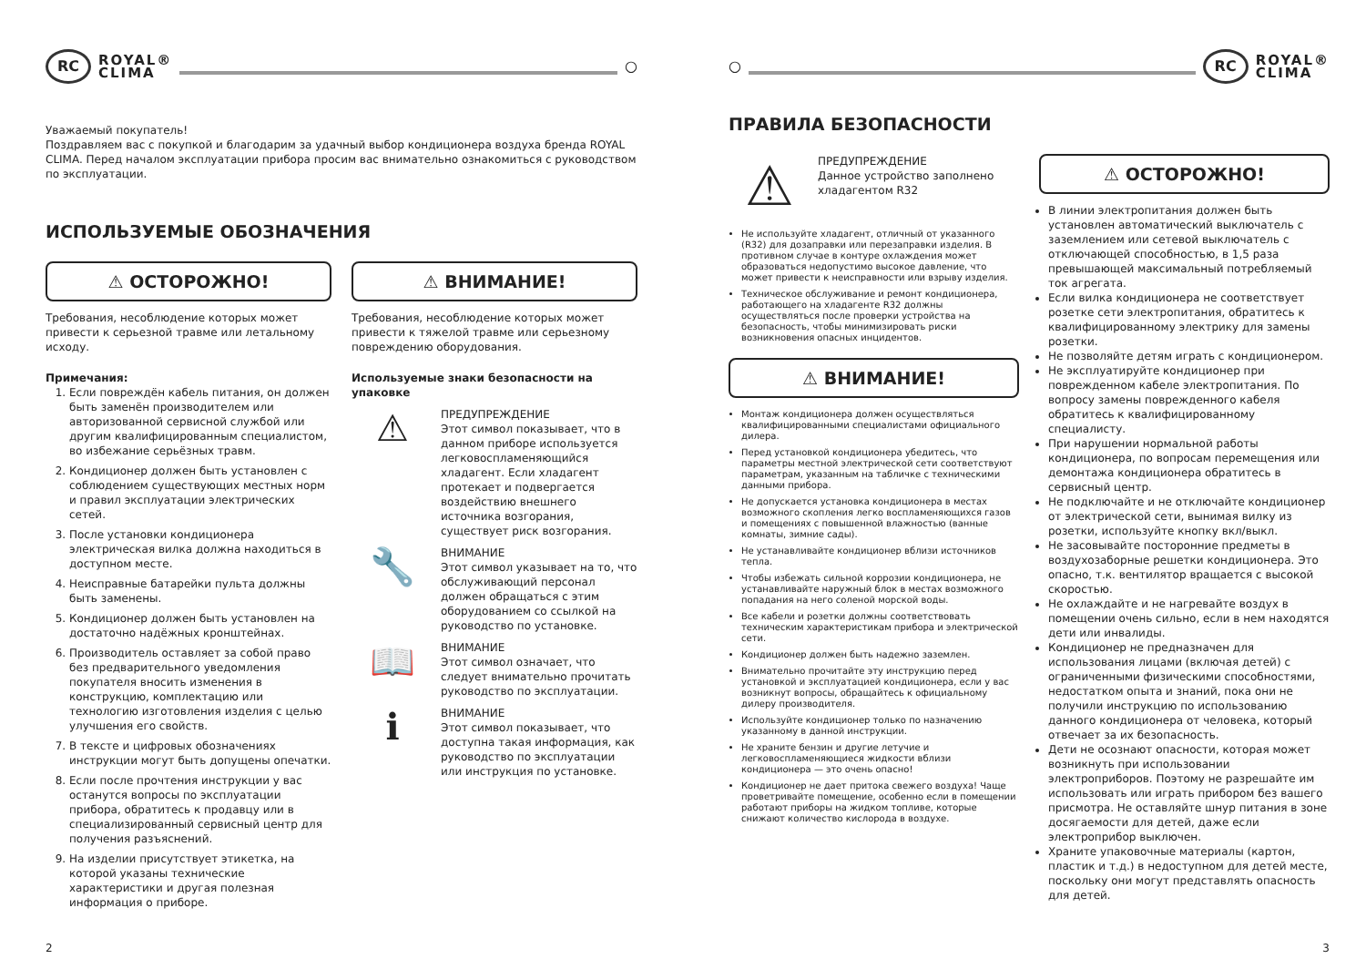RC
ROYAL®
CLIMA
○
Уважаемый покупатель!
Поздравляем вас с покупкой и благодарим за удачный выбор кондиционера воздуха бренда ROYAL CLIMA. Перед началом эксплуатации прибора просим вас внимательно ознакомиться с руководством по эксплуатации.
ИСПОЛЬЗУЕМЫЕ ОБОЗНАЧЕНИЯ
⚠ ОСТОРОЖНО!
Требования, несоблюдение которых может привести к серьезной травме или летальному исходу.
Примечания:
1. Если повреждён кабель питания, он должен быть заменён производителем или авторизованной сервисной службой или другим квалифицированным специалистом, во избежание серьёзных травм.
2. Кондиционер должен быть установлен с соблюдением существующих местных норм и правил эксплуатации электрических сетей.
3. После установки кондиционера электрическая вилка должна находиться в доступном месте.
4. Неисправные батарейки пульта должны быть заменены.
5. Кондиционер должен быть установлен на достаточно надёжных кронштейнах.
6. Производитель оставляет за собой право без предварительного уведомления покупателя вносить изменения в конструкцию, комплектацию или технологию изготовления изделия с целью улучшения его свойств.
7. В тексте и цифровых обозначениях инструкции могут быть допущены опечатки.
8. Если после прочтения инструкции у вас останутся вопросы по эксплуатации прибора, обратитесь к продавцу или в специализированный сервисный центр для получения разъяснений.
9. На изделии присутствует этикетка, на которой указаны технические характеристики и другая полезная информация о приборе.
⚠ ВНИМАНИЕ!
Требования, несоблюдение которых может привести к тяжелой травме или серьезному повреждению оборудования.
Используемые знаки безопасности на упаковке
⚠
ПРЕДУПРЕЖДЕНИЕ
Этот символ показывает, что в данном приборе используется легковоспламеняющийся хладагент. Если хладагент протекает и подвергается воздействию внешнего источника возгорания, существует риск возгорания.
🔧
ВНИМАНИЕ
Этот символ указывает на то, что обслуживающий персонал должен обращаться с этим оборудованием со ссылкой на руководство по установке.
📖
ВНИМАНИЕ
Этот символ означает, что следует внимательно прочитать руководство по эксплуатации.
ℹ
ВНИМАНИЕ
Этот символ показывает, что доступна такая информация, как руководство по эксплуатации или инструкция по установке.
2
○
RC
ROYAL®
CLIMA
ПРАВИЛА БЕЗОПАСНОСТИ
⚠
ПРЕДУПРЕЖДЕНИЕ
Данное устройство заполнено хладагентом R32
Не используйте хладагент, отличный от указанного (R32) для дозаправки или перезаправки изделия. В противном случае в контуре охлаждения может образоваться недопустимо высокое давление, что может привести к неисправности или взрыву изделия.
Техническое обслуживание и ремонт кондиционера, работающего на хладагенте R32 должны осуществляться после проверки устройства на безопасность, чтобы минимизировать риски возникновения опасных инцидентов.
⚠ ВНИМАНИЕ!
Монтаж кондиционера должен осуществляться квалифицированными специалистами официального дилера.
Перед установкой кондиционера убедитесь, что параметры местной электрической сети соответствуют параметрам, указанным на табличке с техническими данными прибора.
Не допускается установка кондиционера в местах возможного скопления легко воспламеняющихся газов и помещениях с повышенной влажностью (ванные комнаты, зимние сады).
Не устанавливайте кондиционер вблизи источников тепла.
Чтобы избежать сильной коррозии кондиционера, не устанавливайте наружный блок в местах возможного попадания на него соленой морской воды.
Все кабели и розетки должны соответствовать техническим характеристикам прибора и электрической сети.
Кондиционер должен быть надежно заземлен.
Внимательно прочитайте эту инструкцию перед установкой и эксплуатацией кондиционера, если у вас возникнут вопросы, обращайтесь к официальному дилеру производителя.
Используйте кондиционер только по назначению указанному в данной инструкции.
Не храните бензин и другие летучие и легковоспламеняющиеся жидкости вблизи кондиционера — это очень опасно!
Кондиционер не дает притока свежего воздуха! Чаще проветривайте помещение, особенно если в помещении работают приборы на жидком топливе, которые снижают количество кислорода в воздухе.
⚠ ОСТОРОЖНО!
В линии электропитания должен быть установлен автоматический выключатель с заземлением или сетевой выключатель с отключающей способностью, в 1,5 раза превышающей максимальный потребляемый ток агрегата.
Если вилка кондиционера не соответствует розетке сети электропитания, обратитесь к квалифицированному электрику для замены розетки.
Не позволяйте детям играть с кондиционером.
Не эксплуатируйте кондиционер при поврежденном кабеле электропитания. По вопросу замены поврежденного кабеля обратитесь к квалифицированному специалисту.
При нарушении нормальной работы кондиционера, по вопросам перемещения или демонтажа кондиционера обратитесь в сервисный центр.
Не подключайте и не отключайте кондиционер от электрической сети, вынимая вилку из розетки, используйте кнопку вкл/выкл.
Не засовывайте посторонние предметы в воздухозаборные решетки кондиционера. Это опасно, т.к. вентилятор вращается с высокой скоростью.
Не охлаждайте и не нагревайте воздух в помещении очень сильно, если в нем находятся дети или инвалиды.
Кондиционер не предназначен для использования лицами (включая детей) с ограниченными физическими способностями, недостатком опыта и знаний, пока они не получили инструкцию по использованию данного кондиционера от человека, который отвечает за их безопасность.
Дети не осознают опасности, которая может возникнуть при использовании электроприборов. Поэтому не разрешайте им использовать или играть прибором без вашего присмотра. Не оставляйте шнур питания в зоне досягаемости для детей, даже если электроприбор выключен.
Храните упаковочные материалы (картон, пластик и т.д.) в недоступном для детей месте, поскольку они могут представлять опасность для детей.
3